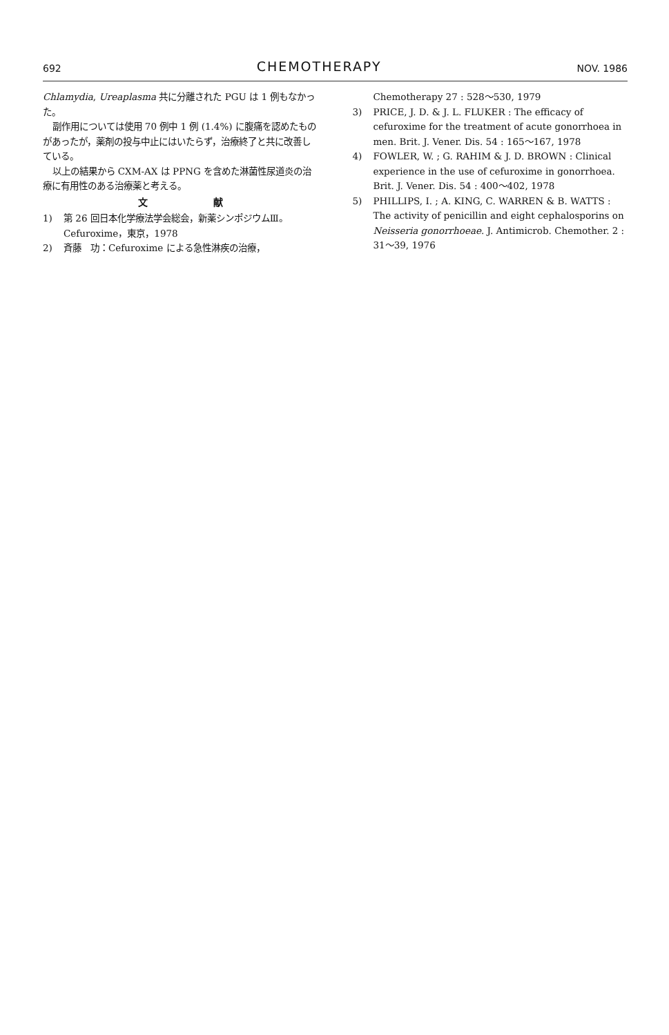692 CHEMOTHERAPY NOV. 1986
Chlamydia, Ureaplasma 共に分離された PGU は 1 例もなかった。
副作用については使用 70 例中 1 例 (1.4%) に腹痛を認めたものがあったが，薬剤の投与中止にはいたらず，治療終了と共に改善している。
以上の結果から CXM-AX は PPNG を含めた淋菌性尿道炎の治療に有用性のある治療薬と考える。
文 献
1) 第 26 回日本化学療法学会総会，新薬シンポジウムⅢ。Cefuroxime，東京，1978
2) 斉藤　功：Cefuroxime による急性淋疾の治療，
Chemotherapy 27 : 528〜530, 1979
3) PRICE, J. D. & J. L. FLUKER : The efficacy of cefuroxime for the treatment of acute gonorrhoea in men. Brit. J. Vener. Dis. 54 : 165〜167, 1978
4) FOWLER, W. ; G. RAHIM & J. D. BROWN : Clinical experience in the use of cefuroxime in gonorrhoea. Brit. J. Vener. Dis. 54 : 400〜402, 1978
5) PHILLIPS, I. ; A. KING, C. WARREN & B. WATTS : The activity of penicillin and eight cephalosporins on Neisseria gonorrhoeae. J. Antimicrob. Chemother. 2 : 31〜39, 1976